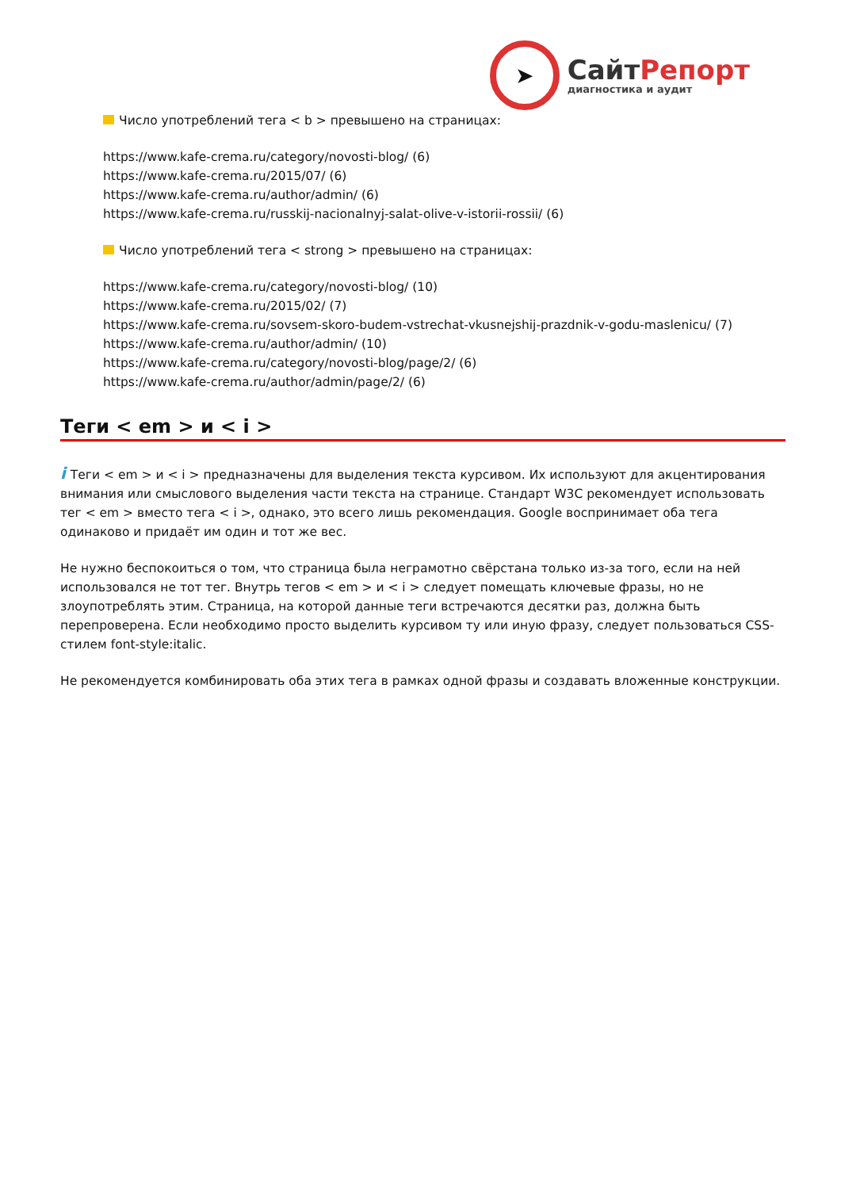➤
СайтРепорт
диагностика и аудит
Число употреблений тега < b > превышено на страницах:
https://www.kafe-crema.ru/category/novosti-blog/ (6)
https://www.kafe-crema.ru/2015/07/ (6)
https://www.kafe-crema.ru/author/admin/ (6)
https://www.kafe-crema.ru/russkij-nacionalnyj-salat-olive-v-istorii-rossii/ (6)
Число употреблений тега < strong > превышено на страницах:
https://www.kafe-crema.ru/category/novosti-blog/ (10)
https://www.kafe-crema.ru/2015/02/ (7)
https://www.kafe-crema.ru/sovsem-skoro-budem-vstrechat-vkusnejshij-prazdnik-v-godu-maslenicu/ (7)
https://www.kafe-crema.ru/author/admin/ (10)
https://www.kafe-crema.ru/category/novosti-blog/page/2/ (6)
https://www.kafe-crema.ru/author/admin/page/2/ (6)
Теги < em > и < i >
i Теги < em > и < i > предназначены для выделения текста курсивом. Их используют для акцентирования внимания или смыслового выделения части текста на странице. Стандарт W3C рекомендует использовать тег < em > вместо тега < i >, однако, это всего лишь рекомендация. Google воспринимает оба тега одинаково и придаёт им один и тот же вес.
Не нужно беспокоиться о том, что страница была неграмотно свёрстана только из-за того, если на ней использовался не тот тег. Внутрь тегов < em > и < i > следует помещать ключевые фразы, но не злоупотреблять этим. Страница, на которой данные теги встречаются десятки раз, должна быть перепроверена. Если необходимо просто выделить курсивом ту или иную фразу, следует пользоваться CSS-стилем font-style:italic.
Не рекомендуется комбинировать оба этих тега в рамках одной фразы и создавать вложенные конструкции.